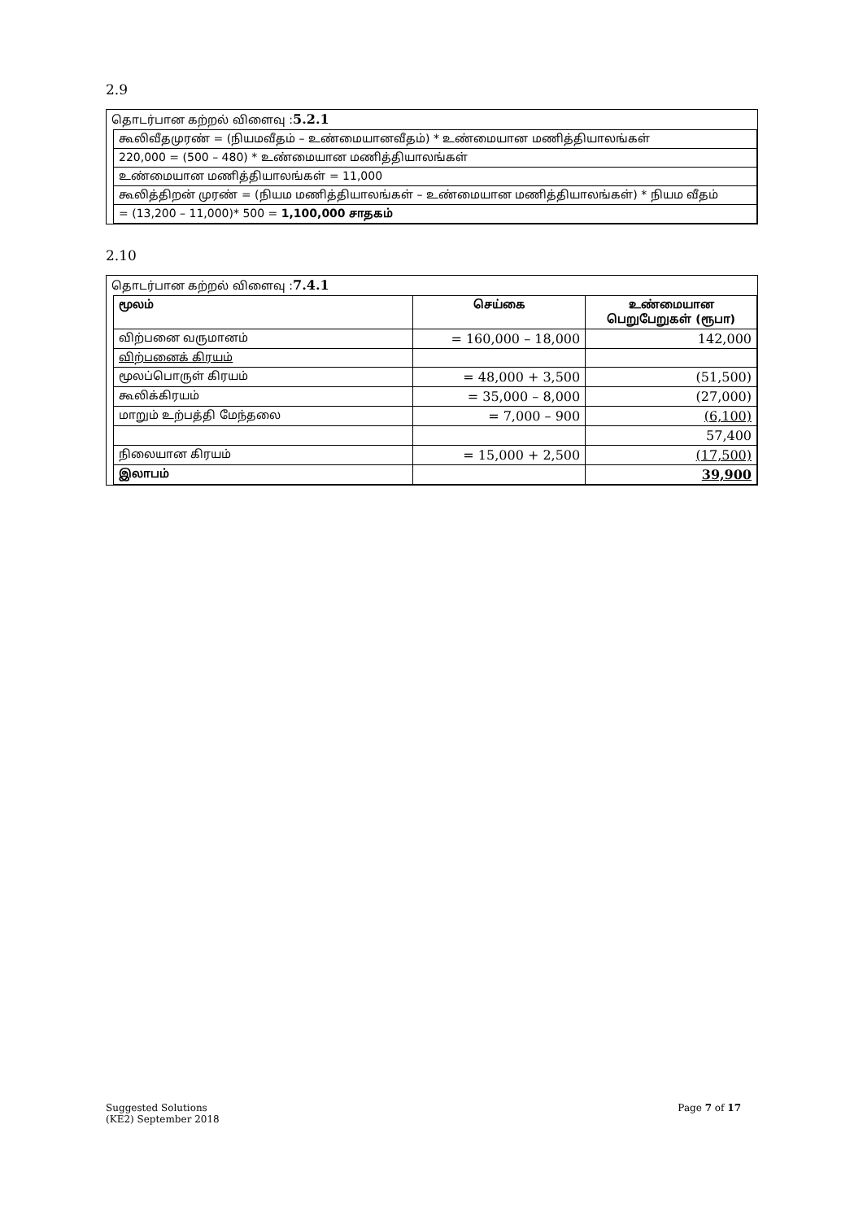2.9
தொடர்பான கற்றல் விளைவு :5.2.1
| கூலிவீதமுரண் = (நியமவீதம் – உண்மையானவீதம்) * உண்மையான மணித்தியாலங்கள் |
| 220,000 = (500 – 480) * உண்மையான மணித்தியாலங்கள் |
| உண்மையான மணித்தியாலங்கள் = 11,000 |
| கூலித்திறன் முரண் = (நியம மணித்தியாலங்கள் – உண்மையான மணித்தியாலங்கள்) * நியம வீதம் |
| = (13,200 – 11,000)* 500 = 1,100,000 சாதகம் |
2.10
தொடர்பான கற்றல் விளைவு :7.4.1
| மூலம் | செய்கை | உண்மையான பெறுபேறுகள் (ரூபா) |
| --- | --- | --- |
| விற்பனை வருமானம் | = 160,000 – 18,000 | 142,000 |
| விற்பனைக் கிரயம் | | |
| மூலப்பொருள் கிரயம் | = 48,000 + 3,500 | (51,500) |
| கூலிக்கிரயம் | = 35,000 – 8,000 | (27,000) |
| மாறும் உற்பத்தி மேந்தலை | = 7,000 – 900 | (6,100) |
| | | 57,400 |
| நிலையான கிரயம் | = 15,000 + 2,500 | (17,500) |
| இலாபம் | | 39,900 |
Suggested Solutions
(KE2) September 2018
Page 7 of 17